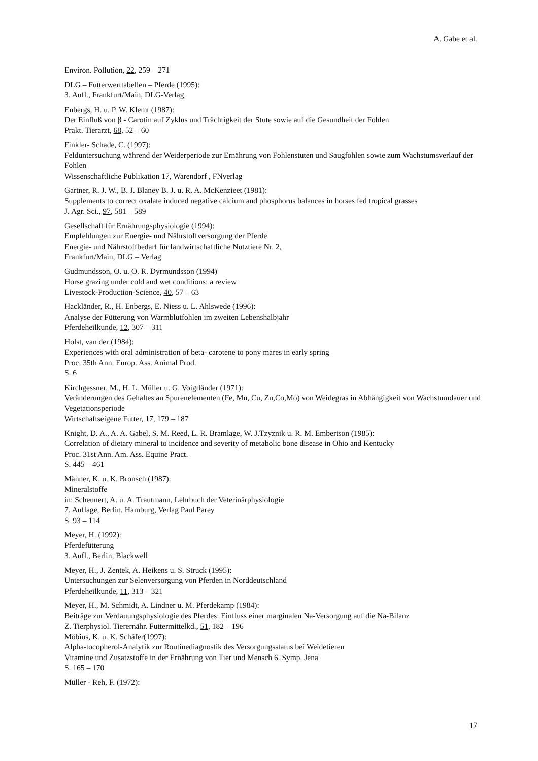A. Gabe et al.
Environ. Pollution, 22, 259 – 271
DLG – Futterwerttabellen – Pferde (1995):
3. Aufl., Frankfurt/Main, DLG-Verlag
Enbergs, H. u. P. W. Klemt (1987):
Der Einfluß von β - Carotin auf Zyklus und Trächtigkeit der Stute sowie auf die Gesundheit der Fohlen
Prakt. Tierarzt, 68, 52 – 60
Finkler- Schade, C. (1997):
Felduntersuchung während der Weiderperiode zur Ernährung von Fohlenstuten und Saugfohlen sowie zum Wachstumsverlauf der Fohlen
Wissenschaftliche Publikation 17, Warendorf , FNverlag
Gartner, R. J. W., B. J. Blaney B. J. u. R. A. McKenzieet (1981):
Supplements to correct oxalate induced negative calcium and phosphorus balances in horses fed tropical grasses
J. Agr. Sci., 97, 581 – 589
Gesellschaft für Ernährungsphysiologie (1994):
Empfehlungen zur Energie- und Nährstoffversorgung der Pferde
Energie- und Nährstoffbedarf für landwirtschaftliche Nutztiere Nr. 2,
Frankfurt/Main, DLG – Verlag
Gudmundsson, O. u. O. R. Dyrmundsson (1994)
Horse grazing under cold and wet conditions: a review
Livestock-Production-Science, 40, 57 – 63
Hackländer, R., H. Enbergs, E. Niess u. L. Ahlswede (1996):
Analyse der Fütterung von Warmblutfohlen im zweiten Lebenshalbjahr
Pferdeheilkunde, 12, 307 – 311
Holst, van der (1984):
Experiences with oral administration of beta- carotene to pony mares in early spring
Proc. 35th Ann. Europ. Ass. Animal Prod.
S. 6
Kirchgessner, M., H. L. Müller u. G. Voigtländer (1971):
Veränderungen des Gehaltes an Spurenelementen (Fe, Mn, Cu, Zn,Co,Mo) von Weidegras in Abhängigkeit von Wachstumdauer und Vegetationsperiode
Wirtschaftseigene Futter, 17, 179 – 187
Knight, D. A., A. A. Gabel, S. M. Reed, L. R. Bramlage, W. J.Tzyznik u. R. M. Embertson (1985):
Correlation of dietary mineral to incidence and severity of metabolic bone disease in Ohio and Kentucky
Proc. 31st Ann. Am. Ass. Equine Pract.
S. 445 – 461
Männer, K. u. K. Bronsch (1987):
Mineralstoffe
in: Scheunert, A. u. A. Trautmann, Lehrbuch der Veterinärphysiologie
7. Auflage, Berlin, Hamburg, Verlag Paul Parey
S. 93 – 114
Meyer, H. (1992):
Pferdefütterung
3. Aufl., Berlin, Blackwell
Meyer, H., J. Zentek, A. Heikens u. S. Struck (1995):
Untersuchungen zur Selenversorgung von Pferden in Norddeutschland
Pferdeheilkunde, 11, 313 – 321
Meyer, H., M. Schmidt, A. Lindner u. M. Pferdekamp (1984):
Beiträge zur Verdauungsphysiologie des Pferdes: Einfluss einer marginalen Na-Versorgung auf die Na-Bilanz
Z. Tierphysiol. Tierernähr. Futtermittelkd., 51, 182 – 196
Möbius, K. u. K. Schäfer(1997):
Alpha-tocopherol-Analytik zur Routinediagnostik des Versorgungsstatus bei Weidetieren
Vitamine und Zusatzstoffe in der Ernährung von Tier und Mensch 6. Symp. Jena
S. 165 – 170
Müller - Reh, F. (1972):
17